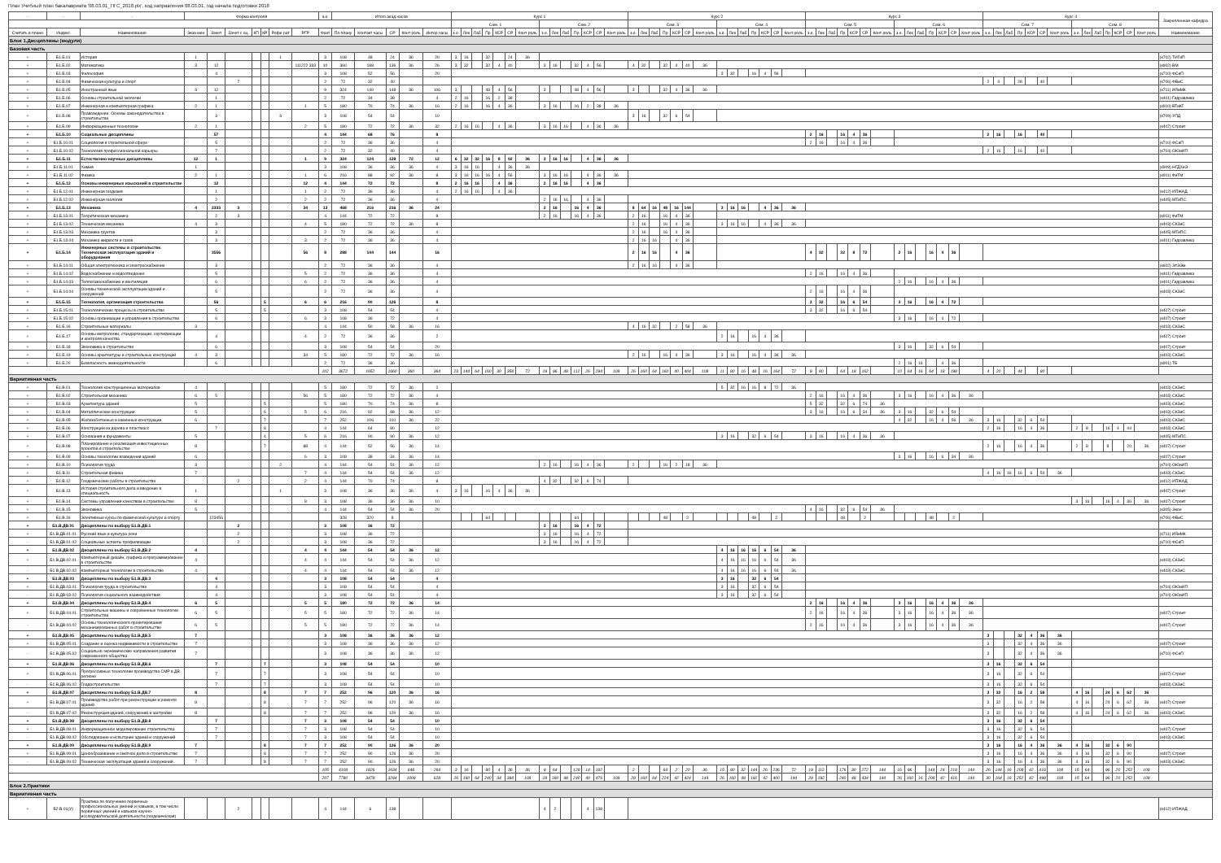План Учебный план бакалавриата '08.03.01_ПГС_2018.plx', код направления 08.03.01, год начала подготовки 2018
| - | - | - | Форма контроля | | | | | | | з.е. | Итого акад.часов | | | | | Курс 1 | | | | | | | | | | | | | | Курс 2 | | | | | | | | | | | | | | Курс 3 | | | | | | | | | | | | | | Курс 4 | | | | | | | | | | | | | | Закрепленная кафедра |
| --- | --- | --- | --- | --- | --- | --- | --- | --- | --- | --- | --- | --- | --- | --- | --- | --- | --- | --- | --- | --- | --- | --- | --- | --- | --- | --- | --- | --- | --- | --- | --- | --- | --- | --- | --- | --- | --- | --- | --- | --- | --- | --- | --- | --- | --- | --- | --- | --- | --- | --- | --- | --- | --- | --- | --- | --- | --- | --- | --- | --- | --- | --- | --- | --- | --- | --- | --- | --- | --- | --- | --- | --- |
| | | | | | | | | | | | | | | | | Сем. 1 | | | | | | | Сем. 2 | | | | | | | Сем. 3 | | | | | | | Сем. 4 | | | | | | | Сем. 5 | | | | | | | Сем. 6 | | | | | | | Сем. 7 | | | | | | | Сем. 8 | | | | | | | |
| Считать в плане | Индекс | Наименование | Экза мен | Зачет | Зачет с оц. | КП | КР | Рефе рат | РГР | Факт | По плану | Контакт часы | СР | Конт роль | Интер часы | з.е. | Лек | Лаб | Пр | КСР | СР | Конт роль | з.е. | Лек | Лаб | Пр | КСР | СР | Конт роль | з.е. | Лек | Лаб | Пр | КСР | СР | Конт роль | з.е. | Лек | Лаб | Пр | КСР | СР | Конт роль | з.е. | Лек | Лаб | Пр | КСР | СР | Конт роль | з.е. | Лек | Лаб | Пр | КСР | СР | Конт роль | з.е. | Лек | Лаб | Пр | КСР | СР | Конт роль | з.е. | Лек | Лаб | Пр | КСР | СР | Конт роль | Наименование |
| Блок 1.Дисциплины (модули) | | | | | | | | | | | | | | | | | | | | | | | | | | | | | | | | | | | | | | | | | | | | | | | | | | | | | | | | | | | | | | | | | | | | | | | | |
| Базовая часть | | | | | | | | | | | | | | | | | | | | | | | | | | | | | | | | | | | | | | | | | | | | | | | | | | | | | | | | | | | | | | | | | | | | | | | | |
| + | Б1.Б.01 | История | 1 | | | | | 1 | | 3 | 108 | 48 | 24 | 36 | 20 | 3 | 16 | | 32 | | 24 | 36 | | | | | | | | | | | | | | | | | | | | | | | | | | | | | | | | | | | | | | | | | | | | | | | | | | (к702) ТИГиП |
| + | Б1.Б.02 | Математика | 3 | 12 | | | | | 111222 333 | 10 | 360 | 188 | 136 | 36 | 26 | 3 | 32 | | 32 | 4 | 40 | | 3 | 16 | | 32 | 4 | 56 | | 4 | 32 | | 32 | 4 | 40 | 36 | | | | | | | | | | | | | | | | | | | | | | | | | | | | | | | | | | | | (к902) ВМ |
| + | Б1.Б.03 | Философия | | 4 | | | | | | 3 | 108 | 52 | 56 | | 20 | | | | | | | | | | | | | | | | | | | | | | 3 | 32 | | 16 | 4 | 56 | | | | | | | | | | | | | | | | | | | | | | | | | | | | | | (к710) ФСиП |
| + | Б1.Б.04 | Физическая культура и спорт | | | 7 | | | | | 2 | 72 | 32 | 40 | | | | | | | | | | | | | | | | | | | | | | | | | | | | | | | | | | | | | | | | | | | | | 2 | 4 | | 28 | | 40 | | | | | | | | | (к706) ФВиС |
| + | Б1.Б.05 | Иностранный язык | 3 | 12 | | | | | | 9 | 324 | 140 | 148 | 36 | 106 | 3 | | | 48 | 4 | 56 | | 3 | | | 48 | 4 | 56 | | 3 | | | 32 | 4 | 36 | 36 | | | | | | | | | | | | | | | | | | | | | | | | | | | | | | | | | | | | (к711) ИЯиМК |
| + | Б1.Б.06 | Основы строительной экологии | | 1 | | | | | | 2 | 72 | 34 | 38 | | 4 | 2 | 16 | | 16 | 2 | 38 | | | | | | | | | | | | | | | | | | | | | | | | | | | | | | | | | | | | | | | | | | | | | | | | | | | (к401) Гидравлика |
| + | Б1.Б.07 | Инженерная и компьютерная графика | 2 | 1 | | | | | 1 | 5 | 180 | 70 | 74 | 36 | 16 | 2 | 16 | | 16 | 4 | 36 | | 3 | 16 | | 16 | 2 | 38 | 36 | | | | | | | | | | | | | | | | | | | | | | | | | | | | | | | | | | | | | | | | | | | (к910) ВТиКГ |
| + | Б1.Б.08 | Правоведение. Основы законодательства в строительстве | | 3 | | | | 3 | | 3 | 108 | 54 | 54 | | 10 | | | | | | | | | | | | | | | 3 | 16 | | 32 | 6 | 54 | | | | | | | | | | | | | | | | | | | | | | | | | | | | | | | | | | | | | (к709) УПД |
| + | Б1.Б.09 | Информационные технологии | 2 | 1 | | | | | 2 | 5 | 180 | 72 | 72 | 36 | 32 | 2 | 16 | 16 | | 4 | 36 | | 3 | 16 | 16 | | 4 | 36 | 36 | | | | | | | | | | | | | | | | | | | | | | | | | | | | | | | | | | | | | | | | | | | (к407) Строит |
| + | Б1.Б.10 | Социальные дисциплины | | 57 | | | | | | 4 | 144 | 68 | 76 | | 8 | | | | | | | | | | | | | | | | | | | | | | | | | | | | | 2 | 16 | | 16 | 4 | 36 | | | | | | | | | 2 | 16 | | 16 | | 40 | | | | | | | | | |
| + | Б1.Б.10.01 | Социология в строительной сфере | | 5 | | | | | | 2 | 72 | 36 | 36 | | 4 | | | | | | | | | | | | | | | | | | | | | | | | | | | | | 2 | 16 | | 16 | 4 | 36 | | | | | | | | | | | | | | | | | | | | | | | (к710) ФСиП |
| + | Б1.Б.10.02 | Технология профессиональной карьеры | | 7 | | | | | | 2 | 72 | 32 | 40 | | 4 | | | | | | | | | | | | | | | | | | | | | | | | | | | | | | | | | | | | | | | | | | | 2 | 16 | | 16 | | 40 | | | | | | | | | (к704) ОЮиИП |
| + | Б1.Б.11 | Естественно-научные дисциплины | 12 | 1 | | | | | 1 | 9 | 324 | 124 | 128 | 72 | 12 | 6 | 32 | 32 | 16 | 8 | 92 | 36 | 3 | 16 | 16 | | 4 | 36 | 36 | | | | | | | | | | | | | | | | | | | | | | | | | | | | | | | | | | | | | | | | | | | |
| + | Б1.Б.11.01 | Химия | 1 | | | | | | | 3 | 108 | 36 | 36 | 36 | 4 | 3 | 16 | 16 | | 4 | 36 | 36 | | | | | | | | | | | | | | | | | | | | | | | | | | | | | | | | | | | | | | | | | | | | | | | | | | (к909) НГДХиЭ |
| + | Б1.Б.11.02 | Физика | 2 | 1 | | | | | 1 | 6 | 216 | 88 | 92 | 36 | 8 | 3 | 16 | 16 | 16 | 4 | 56 | | 3 | 16 | 16 | | 4 | 36 | 36 | | | | | | | | | | | | | | | | | | | | | | | | | | | | | | | | | | | | | | | | | | | (к911) ФиТМ |
| + | Б1.Б.12 | Основы инженерных изысканий в строительстве | | 12 | | | | | 12 | 4 | 144 | 72 | 72 | | 8 | 2 | 16 | 16 | | 4 | 36 | | 2 | 16 | 16 | | 4 | 36 | | | | | | | | | | | | | | | | | | | | | | | | | | | | | | | | | | | | | | | | | | | | |
| + | Б1.Б.12.01 | Инженерная геодезия | | 1 | | | | | 1 | 2 | 72 | 36 | 36 | | 4 | 2 | 16 | 16 | | 4 | 36 | | | | | | | | | | | | | | | | | | | | | | | | | | | | | | | | | | | | | | | | | | | | | | | | | | | (к412) ИПЖАД |
| + | Б1.Б.12.02 | Инженерная геология | | 2 | | | | | 2 | 2 | 72 | 36 | 36 | | 4 | | | | | | | | 2 | 16 | 16 | | 4 | 36 | | | | | | | | | | | | | | | | | | | | | | | | | | | | | | | | | | | | | | | | | | | | (к405) МТиПС |
| + | Б1.Б.13 | Механика | 4 | 2333 | 3 | | | | 34 | 13 | 468 | 216 | 216 | 36 | 24 | | | | | | | | 2 | 16 | | 16 | 4 | 36 | | 8 | 64 | 16 | 48 | 16 | 144 | | 3 | 16 | 16 | | 4 | 36 | 36 | | | | | | | | | | | | | | | | | | | | | | | | | | | | | |
| + | Б1.Б.13.01 | Теоретическая механика | | 2 | 3 | | | | | 4 | 144 | 72 | 72 | | 8 | | | | | | | | 2 | 16 | | 16 | 4 | 36 | | 2 | 16 | | 16 | 4 | 36 | | | | | | | | | | | | | | | | | | | | | | | | | | | | | | | | | | | | | (к911) ФиТМ |
| + | Б1.Б.13.02 | Техническая механика | 4 | 3 | | | | | 4 | 5 | 180 | 72 | 72 | 36 | 8 | | | | | | | | | | | | | | | 2 | 16 | | 16 | 4 | 36 | | 3 | 16 | 16 | | 4 | 36 | 36 | | | | | | | | | | | | | | | | | | | | | | | | | | | | | (к403) СКЗиС |
| + | Б1.Б.13.03 | Механика грунтов | | 3 | | | | | | 2 | 72 | 36 | 36 | | 4 | | | | | | | | | | | | | | | 2 | 16 | | 16 | 4 | 36 | | | | | | | | | | | | | | | | | | | | | | | | | | | | | | | | | | | | | (к405) МТиПС |
| + | Б1.Б.13.04 | Механика жидкости и газов | | 3 | | | | | 3 | 2 | 72 | 36 | 36 | | 4 | | | | | | | | | | | | | | | 2 | 16 | 16 | | 4 | 36 | | | | | | | | | | | | | | | | | | | | | | | | | | | | | | | | | | | | | (к401) Гидравлика |
| + | Б1.Б.14 | Инженерные системы в строительстве. Техническая эксплуатация зданий и оборудования | | 3556 | | | | | 56 | 8 | 288 | 144 | 144 | | 16 | | | | | | | | | | | | | | | 2 | 16 | 16 | | 4 | 36 | | | | | | | | | 4 | 32 | | 32 | 8 | 72 | | 2 | 16 | | 16 | 4 | 36 | | | | | | | | | | | | | | | | |
| + | Б1.Б.14.01 | Общая электротехника и электроснабжение | | 3 | | | | | | 2 | 72 | 36 | 36 | | 4 | | | | | | | | | | | | | | | 2 | 16 | 16 | | 4 | 36 | | | | | | | | | | | | | | | | | | | | | | | | | | | | | | | | | | | | | (к602) ЭтЭЭм |
| + | Б1.Б.14.02 | Водоснабжение и водоотведение | | 5 | | | | | 5 | 2 | 72 | 36 | 36 | | 4 | | | | | | | | | | | | | | | | | | | | | | | | | | | | | 2 | 16 | | 16 | 4 | 36 | | | | | | | | | | | | | | | | | | | | | | | (к401) Гидравлика |
| + | Б1.Б.14.03 | Теплогазоснабжение и вентиляция | | 6 | | | | | 6 | 2 | 72 | 36 | 36 | | 4 | | | | | | | | | | | | | | | | | | | | | | | | | | | | | | | | | | | | 2 | 16 | | 16 | 4 | 36 | | | | | | | | | | | | | | | | (к401) Гидравлика |
| + | Б1.Б.14.04 | Основы технической эксплуатации зданий и сооружений | | 5 | | | | | | 2 | 72 | 36 | 36 | | 4 | | | | | | | | | | | | | | | | | | | | | | | | | | | | | 2 | 16 | | 16 | 4 | 36 | | | | | | | | | | | | | | | | | | | | | | | (к403) СКЗиС |
| + | Б1.Б.15 | Технология, организация строительства | | 56 | | | 5 | | 6 | 6 | 216 | 90 | 126 | | 8 | | | | | | | | | | | | | | | | | | | | | | | | | | | | | 3 | 32 | | 16 | 6 | 54 | | 3 | 16 | | 16 | 4 | 72 | | | | | | | | | | | | | | | | |
| + | Б1.Б.15.01 | Технологические процессы в строительстве | | 5 | | | 5 | | | 3 | 108 | 54 | 54 | | 4 | | | | | | | | | | | | | | | | | | | | | | | | | | | | | 3 | 32 | | 16 | 6 | 54 | | | | | | | | | | | | | | | | | | | | | | | (к407) Строит |
| + | Б1.Б.15.02 | Основы организации и управления в строительстве | | 6 | | | | | 6 | 3 | 108 | 36 | 72 | | 4 | | | | | | | | | | | | | | | | | | | | | | | | | | | | | | | | | | | | 3 | 16 | | 16 | 4 | 72 | | | | | | | | | | | | | | | | (к407) Строит |
| + | Б1.Б.16 | Строительные материалы | 3 | | | | | | | 4 | 144 | 50 | 58 | 36 | 16 | | | | | | | | | | | | | | | 4 | 16 | 32 | | 2 | 58 | 36 | | | | | | | | | | | | | | | | | | | | | | | | | | | | | | | | | | | | (к403) СКЗиС |
| + | Б1.Б.17 | Основы метрологии, стандартизации, сертификации и контроля качества | | 4 | | | | | 4 | 2 | 72 | 36 | 36 | | 2 | | | | | | | | | | | | | | | | | | | | | | 2 | 16 | | 16 | 4 | 36 | | | | | | | | | | | | | | | | | | | | | | | | | | | | | | (к407) Строит |
| + | Б1.Б.18 | Экономика в строительстве | | 6 | | | | | | 3 | 108 | 54 | 54 | | 20 | | | | | | | | | | | | | | | | | | | | | | | | | | | | | | | | | | | | 3 | 16 | | 32 | 6 | 54 | | | | | | | | | | | | | | | | (к407) Строит |
| + | Б1.Б.19 | Основы архитектуры и строительных конструкций | 4 | 3 | | | | | 34 | 5 | 180 | 72 | 72 | 36 | 16 | | | | | | | | | | | | | | | 2 | 16 | | 16 | 4 | 36 | | 3 | 16 | | 16 | 4 | 36 | 36 | | | | | | | | | | | | | | | | | | | | | | | | | | | | | (к403) СКЗиС |
| + | Б1.Б.20 | Безопасность жизнедеятельности | | 6 | | | | | | 2 | 72 | 36 | 36 | | | | | | | | | | | | | | | | | | | | | | | | | | | | | | | | | | | | | | 2 | 16 | 16 | | 4 | 36 | | | | | | | | | | | | | | | | (к901) ТБ |
| | | | | | | | | | | 102 | 3672 | 1652 | 1660 | 360 | 364 | 23 | 144 | 64 | 160 | 30 | 358 | 72 | 19 | 96 | 48 | 112 | 26 | 294 | 108 | 26 | 160 | 64 | 160 | 40 | 404 | 108 | 11 | 80 | 16 | 48 | 16 | 164 | 72 | 9 | 80 | | 64 | 18 | 162 | | 10 | 64 | 16 | 64 | 18 | 198 | | 4 | 20 | | 44 | | 80 | | | | | | | | | |
| Вариативная часть | | | | | | | | | | | | | | | | | | | | | | | | | | | | | | | | | | | | | | | | | | | | | | | | | | | | | | | | | | | | | | | | | | | | | | | | |
| + | Б1.В.01 | Технология конструкционных материалов | 4 | | | | | | | 5 | 180 | 72 | 72 | 36 | 2 | | | | | | | | | | | | | | | | | | | | | | 5 | 32 | 16 | 16 | 8 | 72 | 36 | | | | | | | | | | | | | | | | | | | | | | | | | | | | | (к403) СКЗиС |
| + | Б1.В.02 | Строительная механика | 6 | 5 | | | | | 56 | 5 | 180 | 72 | 72 | 36 | 4 | | | | | | | | | | | | | | | | | | | | | | | | | | | | | 2 | 16 | | 16 | 4 | 36 | | 3 | 16 | | 16 | 4 | 36 | 36 | | | | | | | | | | | | | | | (к403) СКЗиС |
| + | Б1.В.03 | Архитектура зданий | 5 | | | | 5 | | | 5 | 180 | 70 | 74 | 36 | 8 | | | | | | | | | | | | | | | | | | | | | | | | | | | | | 5 | 32 | | 32 | 6 | 74 | 36 | | | | | | | | | | | | | | | | | | | | | | (к403) СКЗиС |
| + | Б1.В.04 | Металлические конструкции | 5 | | | | 6 | | 5 | 6 | 216 | 92 | 88 | 36 | 12 | | | | | | | | | | | | | | | | | | | | | | | | | | | | | 3 | 16 | | 16 | 6 | 34 | 36 | 3 | 16 | | 32 | 6 | 54 | | | | | | | | | | | | | | | | (к403) СКЗиС |
| + | Б1.В.05 | Железобетонные и каменные конструкции | 6 | | | | 7 | | | 7 | 252 | 106 | 110 | 36 | 22 | | | | | | | | | | | | | | | | | | | | | | | | | | | | | | | | | | | | 4 | 32 | | 16 | 4 | 56 | 36 | 3 | 16 | | 32 | 6 | 54 | | | | | | | | | (к403) СКЗиС |
| + | Б1.В.06 | Конструкции из дерева и пластмасс | | 7 | | | 8 | | | 4 | 144 | 64 | 80 | | 12 | | | | | | | | | | | | | | | | | | | | | | | | | | | | | | | | | | | | | | | | | | | 2 | 16 | | 16 | 4 | 36 | | 2 | 8 | | 16 | 4 | 44 | | (к403) СКЗиС |
| + | Б1.В.07 | Основания и фундаменты | 5 | | | | 4 | | 5 | 6 | 216 | 90 | 90 | 36 | 12 | | | | | | | | | | | | | | | | | | | | | | 3 | 16 | | 32 | 6 | 54 | | 3 | 16 | | 16 | 4 | 36 | 36 | | | | | | | | | | | | | | | | | | | | | | (к405) МТиПС |
| + | Б1.В.08 | Планирование и реализация инвестиционных проектов в строительстве | 8 | | | | 7 | | 88 | 4 | 144 | 52 | 56 | 36 | 14 | | | | | | | | | | | | | | | | | | | | | | | | | | | | | | | | | | | | | | | | | | | 2 | 16 | | 16 | 4 | 36 | | 2 | 8 | | 8 | | 20 | 36 | (к407) Строит |
| + | Б1.В.09 | Основы технологии возведения зданий | 6 | | | | | | 6 | 3 | 108 | 38 | 34 | 36 | 14 | | | | | | | | | | | | | | | | | | | | | | | | | | | | | | | | | | | | 3 | 16 | | 16 | 6 | 34 | 36 | | | | | | | | | | | | | | | (к407) Строит |
| + | Б1.В.10 | Психология труда | 3 | | | | | 2 | | 4 | 144 | 54 | 54 | 36 | 12 | | | | | | | | 2 | 16 | | 16 | 4 | 36 | | 2 | | | 16 | 2 | 18 | 36 | | | | | | | | | | | | | | | | | | | | | | | | | | | | | | | | | | | | (к704) ОЮиИП |
| + | Б1.В.11 | Строительная физика | 7 | | | | | | 7 | 4 | 144 | 54 | 54 | 36 | 12 | | | | | | | | | | | | | | | | | | | | | | | | | | | | | | | | | | | | | | | | | | | 4 | 16 | 16 | 16 | 6 | 54 | 36 | | | | | | | | (к403) СКЗиС |
| + | Б1.В.12 | Геодезические работы в строительстве | | | 2 | | | | 2 | 4 | 144 | 70 | 74 | | 8 | | | | | | | | 4 | 32 | | 32 | 6 | 74 | | | | | | | | | | | | | | | | | | | | | | | | | | | | | | | | | | | | | | | | | | | | (к412) ИПЖАД |
| + | Б1.В.13 | История строительного дела и введение в специальность | 1 | | | | | 1 | | 3 | 108 | 36 | 36 | 36 | 4 | 3 | 16 | | 16 | 4 | 36 | 36 | | | | | | | | | | | | | | | | | | | | | | | | | | | | | | | | | | | | | | | | | | | | | | | | | | (к407) Строит |
| + | Б1.В.14 | Системы управления качеством в строительстве | 8 | | | | | | 8 | 3 | 108 | 36 | 36 | 36 | 10 | | | | | | | | | | | | | | | | | | | | | | | | | | | | | | | | | | | | | | | | | | | | | | | | | | 3 | 16 | | 16 | 4 | 36 | 36 | (к407) Строит |
| + | Б1.В.15 | Экономика | 5 | | | | | | | 4 | 144 | 54 | 54 | 36 | 20 | | | | | | | | | | | | | | | | | | | | | | | | | | | | | 4 | 16 | | 32 | 6 | 54 | 36 | | | | | | | | | | | | | | | | | | | | | | (к305) Экон |
| + | Б1.В.16 | Элективные курсы по физической культуре и спорту | | 123456 | | | | | | | 328 | 320 | 8 | | | | | | 64 | | | | | | | 64 | | | | | | | 48 | | 2 | | | | | 48 | | 2 | | | | | 48 | | 2 | | | | | 48 | | 2 | | | | | | | | | | | | | | | | (к706) ФВиС |
| + | Б1.В.ДВ.01 | Дисциплины по выбору Б1.В.ДВ.1 | | | 2 | | | | | 3 | 108 | 36 | 72 | | | | | | | | | | 3 | 16 | | 16 | 4 | 72 | | | | | | | | | | | | | | | | | | | | | | | | | | | | | | | | | | | | | | | | | | | | |
| + | Б1.В.ДВ.01.01 | Русский язык и культура речи | | | 2 | | | | | 3 | 108 | 36 | 72 | | | | | | | | | | 3 | 16 | | 16 | 4 | 72 | | | | | | | | | | | | | | | | | | | | | | | | | | | | | | | | | | | | | | | | | | | | (к711) ИЯиМК |
| - | Б1.В.ДВ.01.02 | Социальные аспекты профилизации | | | 2 | | | | | 3 | 108 | 36 | 72 | | | | | | | | | | 3 | 16 | | 16 | 4 | 72 | | | | | | | | | | | | | | | | | | | | | | | | | | | | | | | | | | | | | | | | | | | | (к710) ФСиП |
| + | Б1.В.ДВ.02 | Дисциплины по выбору Б1.В.ДВ.2 | 4 | | | | | | 4 | 4 | 144 | 54 | 54 | 36 | 12 | | | | | | | | | | | | | | | | | | | | | | 4 | 16 | 16 | 16 | 6 | 54 | 36 | | | | | | | | | | | | | | | | | | | | | | | | | | | | | |
| + | Б1.В.ДВ.02.01 | Компьютерный дизайн, графика и программирование в строительстве | 4 | | | | | | 4 | 4 | 144 | 54 | 54 | 36 | 12 | | | | | | | | | | | | | | | | | | | | | | 4 | 16 | 16 | 16 | 6 | 54 | 36 | | | | | | | | | | | | | | | | | | | | | | | | | | | | | (к403) СКЗиС |
| - | Б1.В.ДВ.02.02 | Компьютерные технологии в строительстве | 4 | | | | | | 4 | 4 | 144 | 54 | 54 | 36 | 12 | | | | | | | | | | | | | | | | | | | | | | 4 | 16 | 16 | 16 | 6 | 54 | 36 | | | | | | | | | | | | | | | | | | | | | | | | | | | | | (к403) СКЗиС |
| + | Б1.В.ДВ.03 | Дисциплины по выбору Б1.В.ДВ.3 | | 4 | | | | | | 3 | 108 | 54 | 54 | | 4 | | | | | | | | | | | | | | | | | | | | | | 3 | 16 | | 32 | 6 | 54 | | | | | | | | | | | | | | | | | | | | | | | | | | | | | | |
| + | Б1.В.ДВ.03.01 | Психология труда в строительстве | | 4 | | | | | | 3 | 108 | 54 | 54 | | 4 | | | | | | | | | | | | | | | | | | | | | | 3 | 16 | | 32 | 6 | 54 | | | | | | | | | | | | | | | | | | | | | | | | | | | | | | (к704) ОЮиИП |
| - | Б1.В.ДВ.03.02 | Психология социального взаимодействия | | 4 | | | | | | 3 | 108 | 54 | 54 | | 4 | | | | | | | | | | | | | | | | | | | | | | 3 | 16 | | 32 | 6 | 54 | | | | | | | | | | | | | | | | | | | | | | | | | | | | | | (к704) ОЮиИП |
| + | Б1.В.ДВ.04 | Дисциплины по выбору Б1.В.ДВ.4 | 6 | 5 | | | | | 5 | 5 | 180 | 72 | 72 | 36 | 14 | | | | | | | | | | | | | | | | | | | | | | | | | | | | | 2 | 16 | | 16 | 4 | 36 | | 3 | 16 | | 16 | 4 | 36 | 36 | | | | | | | | | | | | | | | |
| + | Б1.В.ДВ.04.01 | Строительные машины и современные технологии строительства | 6 | 5 | | | | | 5 | 5 | 180 | 72 | 72 | 36 | 14 | | | | | | | | | | | | | | | | | | | | | | | | | | | | | 2 | 16 | | 16 | 4 | 36 | | 3 | 16 | | 16 | 4 | 36 | 36 | | | | | | | | | | | | | | | (к407) Строит |
| - | Б1.В.ДВ.04.02 | Основы технологического проектирования механизированных работ в строительстве | 6 | 5 | | | | | 5 | 5 | 180 | 72 | 72 | 36 | 14 | | | | | | | | | | | | | | | | | | | | | | | | | | | | | 2 | 16 | | 16 | 4 | 36 | | 3 | 16 | | 16 | 4 | 36 | 36 | | | | | | | | | | | | | | | (к407) Строит |
| + | Б1.В.ДВ.05 | Дисциплины по выбору Б1.В.ДВ.5 | 7 | | | | | | | 3 | 108 | 36 | 36 | 36 | 12 | | | | | | | | | | | | | | | | | | | | | | | | | | | | | | | | | | | | | | | | | | | 3 | | | 32 | 4 | 36 | 36 | | | | | | | | |
| + | Б1.В.ДВ.05.01 | Создание и оценка недвижимости в строительстве | 7 | | | | | | | 3 | 108 | 36 | 36 | 36 | 12 | | | | | | | | | | | | | | | | | | | | | | | | | | | | | | | | | | | | | | | | | | | 3 | | | 32 | 4 | 36 | 36 | | | | | | | | (к407) Строит |
| - | Б1.В.ДВ.05.02 | Социально-экономические направления развития современного общества | 7 | | | | | | | 3 | 108 | 36 | 36 | 36 | 12 | | | | | | | | | | | | | | | | | | | | | | | | | | | | | | | | | | | | | | | | | | | 3 | | | 32 | 4 | 36 | 36 | | | | | | | | (к710) ФСиП |
| + | Б1.В.ДВ.06 | Дисциплины по выбору Б1.В.ДВ.6 | | 7 | | | 7 | | | 3 | 108 | 54 | 54 | | 10 | | | | | | | | | | | | | | | | | | | | | | | | | | | | | | | | | | | | | | | | | | | 3 | 16 | | 32 | 6 | 54 | | | | | | | | | |
| + | Б1.В.ДВ.06.01 | Прогрессивные технологии производства СМР в ДВ регионе | | 7 | | | 7 | | | 3 | 108 | 54 | 54 | | 10 | | | | | | | | | | | | | | | | | | | | | | | | | | | | | | | | | | | | | | | | | | | 3 | 16 | | 32 | 6 | 54 | | | | | | | | | (к407) Строит |
| - | Б1.В.ДВ.06.02 | Градостроительство | | 7 | | | 7 | | | 3 | 108 | 54 | 54 | | 10 | | | | | | | | | | | | | | | | | | | | | | | | | | | | | | | | | | | | | | | | | | | 3 | 16 | | 32 | 6 | 54 | | | | | | | | | (к403) СКЗиС |
| + | Б1.В.ДВ.07 | Дисциплины по выбору Б1.В.ДВ.7 | 8 | | | | 8 | | 7 | 7 | 252 | 96 | 120 | 36 | 16 | | | | | | | | | | | | | | | | | | | | | | | | | | | | | | | | | | | | | | | | | | | 3 | 32 | | 16 | 2 | 58 | | 4 | 16 | | 24 | 6 | 62 | 36 | |
| + | Б1.В.ДВ.07.01 | Производство работ при реконструкции и ремонте зданий | 8 | | | | 8 | | 7 | 7 | 252 | 96 | 120 | 36 | 16 | | | | | | | | | | | | | | | | | | | | | | | | | | | | | | | | | | | | | | | | | | | 3 | 32 | | 16 | 2 | 58 | | 4 | 16 | | 24 | 6 | 62 | 36 | (к407) Строит |
| - | Б1.В.ДВ.07.02 | Реконструкция зданий, сооружений и застройки | 8 | | | | 8 | | 7 | 7 | 252 | 96 | 120 | 36 | 16 | | | | | | | | | | | | | | | | | | | | | | | | | | | | | | | | | | | | | | | | | | | 3 | 32 | | 16 | 2 | 58 | | 4 | 16 | | 24 | 6 | 62 | 36 | (к403) СКЗиС |
| + | Б1.В.ДВ.08 | Дисциплины по выбору Б1.В.ДВ.8 | | 7 | | | | | 7 | 3 | 108 | 54 | 54 | | 10 | | | | | | | | | | | | | | | | | | | | | | | | | | | | | | | | | | | | | | | | | | | 3 | 16 | | 32 | 6 | 54 | | | | | | | | | |
| + | Б1.В.ДВ.08.01 | Информационное моделирование строительства | | 7 | | | | | 7 | 3 | 108 | 54 | 54 | | 10 | | | | | | | | | | | | | | | | | | | | | | | | | | | | | | | | | | | | | | | | | | | 3 | 16 | | 32 | 6 | 54 | | | | | | | | | (к407) Строит |
| - | Б1.В.ДВ.08.02 | Обследование и испытание зданий и сооружений | | 7 | | | | | 7 | 3 | 108 | 54 | 54 | | 10 | | | | | | | | | | | | | | | | | | | | | | | | | | | | | | | | | | | | | | | | | | | 3 | 16 | | 32 | 6 | 54 | | | | | | | | | (к403) СКЗиС |
| + | Б1.В.ДВ.09 | Дисциплины по выбору Б1.В.ДВ.9 | 7 | | | | 8 | | 7 | 7 | 252 | 90 | 126 | 36 | 20 | | | | | | | | | | | | | | | | | | | | | | | | | | | | | | | | | | | | | | | | | | | 3 | 16 | | 16 | 4 | 36 | 36 | 4 | 16 | | 32 | 6 | 90 | | |
| + | Б1.В.ДВ.09.01 | Ценообразование и сметное дело в строительстве | 7 | | | | 8 | | 7 | 7 | 252 | 90 | 126 | 36 | 20 | | | | | | | | | | | | | | | | | | | | | | | | | | | | | | | | | | | | | | | | | | | 3 | 16 | | 16 | 4 | 36 | 36 | 4 | 16 | | 32 | 6 | 90 | | (к407) Строит |
| - | Б1.В.ДВ.09.02 | Техническая эксплуатация зданий и сооружений | 7 | | | | 8 | | 7 | 7 | 252 | 90 | 126 | 36 | 20 | | | | | | | | | | | | | | | | | | | | | | | | | | | | | | | | | | | | | | | | | | | 3 | 16 | | 16 | 4 | 36 | 36 | 4 | 16 | | 32 | 6 | 90 | | (к403) СКЗиС |
| | | | | | | | | | | 105 | 4108 | 1826 | 1634 | 648 | 264 | 3 | 16 | | 80 | 4 | 36 | 36 | 9 | 64 | | 128 | 14 | 182 | | 2 | | | 64 | 2 | 20 | 36 | 15 | 80 | 32 | 144 | 26 | 236 | 72 | 19 | 112 | | 176 | 30 | 272 | 144 | 16 | 96 | | 144 | 24 | 218 | 144 | 26 | 144 | 16 | 208 | 42 | 418 | 108 | 15 | 64 | | 96 | 20 | 252 | 108 | |
| | | | | | | | | | | 207 | 7780 | 3478 | 3294 | 1008 | 628 | 26 | 160 | 64 | 240 | 34 | 394 | 108 | 28 | 160 | 48 | 240 | 40 | 476 | 108 | 28 | 160 | 64 | 224 | 42 | 424 | 144 | 26 | 160 | 48 | 192 | 42 | 400 | 144 | 28 | 192 | | 240 | 48 | 434 | 144 | 26 | 160 | 16 | 208 | 42 | 416 | 144 | 30 | 164 | 16 | 252 | 42 | 498 | 108 | 15 | 64 | | 96 | 20 | 252 | 108 | |
| Блок 2.Практики | | | | | | | | | | | | | | | | | | | | | | | | | | | | | | | | | | | | | | | | | | | | | | | | | | | | | | | | | | | | | | | | | | | | | | | | |
| Вариативная часть | | | | | | | | | | | | | | | | | | | | | | | | | | | | | | | | | | | | | | | | | | | | | | | | | | | | | | | | | | | | | | | | | | | | | | | | |
| + | Б2.В.01(У) | Практика по получению первичных профессиональных умений и навыков, в том числе первичных умений и навыков научно-исследовательской деятельности (геодезическая) | | | 2 | | | | | 4 | 144 | 6 | 138 | | | | | | | | | | 4 | 2 | | | 4 | 138 | | | | | | | | | | | | | | | | | | | | | | | | | | | | | | | | | | | | | | | | | | | | (к412) ИПЖАД |